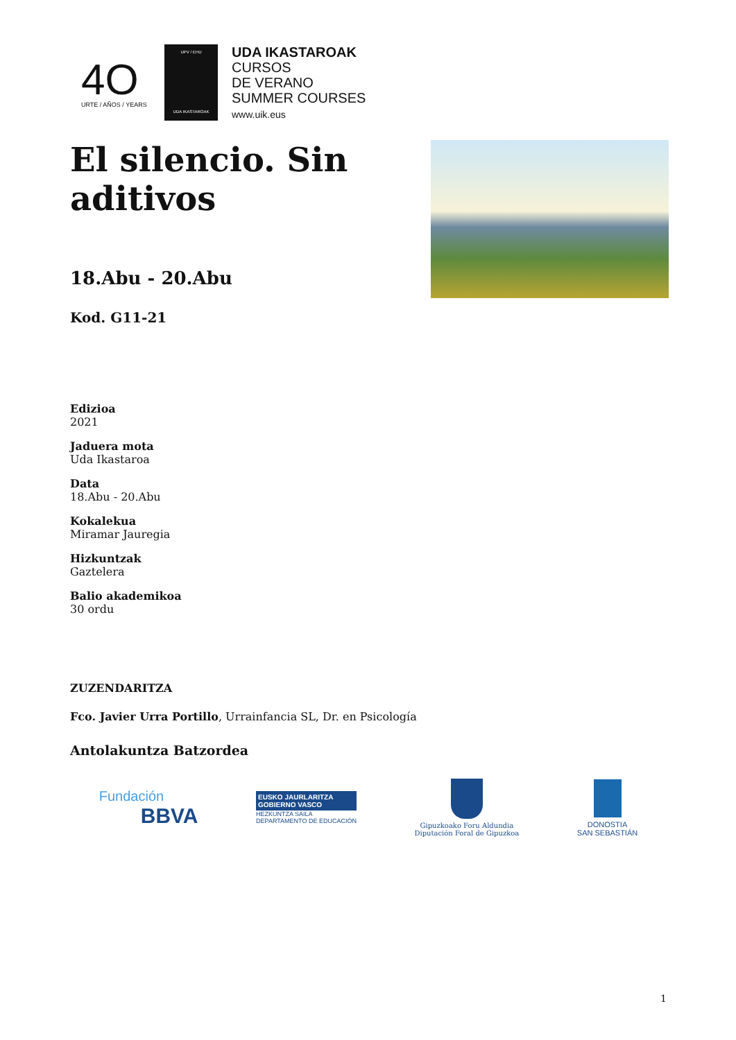4O
URTE / AÑOS / YEARS
UPV / EHU
UDA IKASTAROAK
UDA IKASTAROAK
CURSOS
DE VERANO
SUMMER COURSES
www.uik.eus
El silencio. Sin aditivos
18.Abu - 20.Abu
Kod. G11-21
Edizioa
2021
Jaduera mota
Uda Ikastaroa
Data
18.Abu - 20.Abu
Kokalekua
Miramar Jauregia
Hizkuntzak
Gaztelera
Balio akademikoa
30 ordu
ZUZENDARITZA
Fco. Javier Urra Portillo, Urrainfancia SL, Dr. en Psicología
Antolakuntza Batzordea
Fundación
BBVA
EUSKO JAURLARITZA
GOBIERNO VASCO
HEZKUNTZA SAILA
DEPARTAMENTO DE EDUCACIÓN
Gipuzkoako Foru Aldundia
Diputación Foral de Gipuzkoa
DONOSTIA
SAN SEBASTIÁN
1